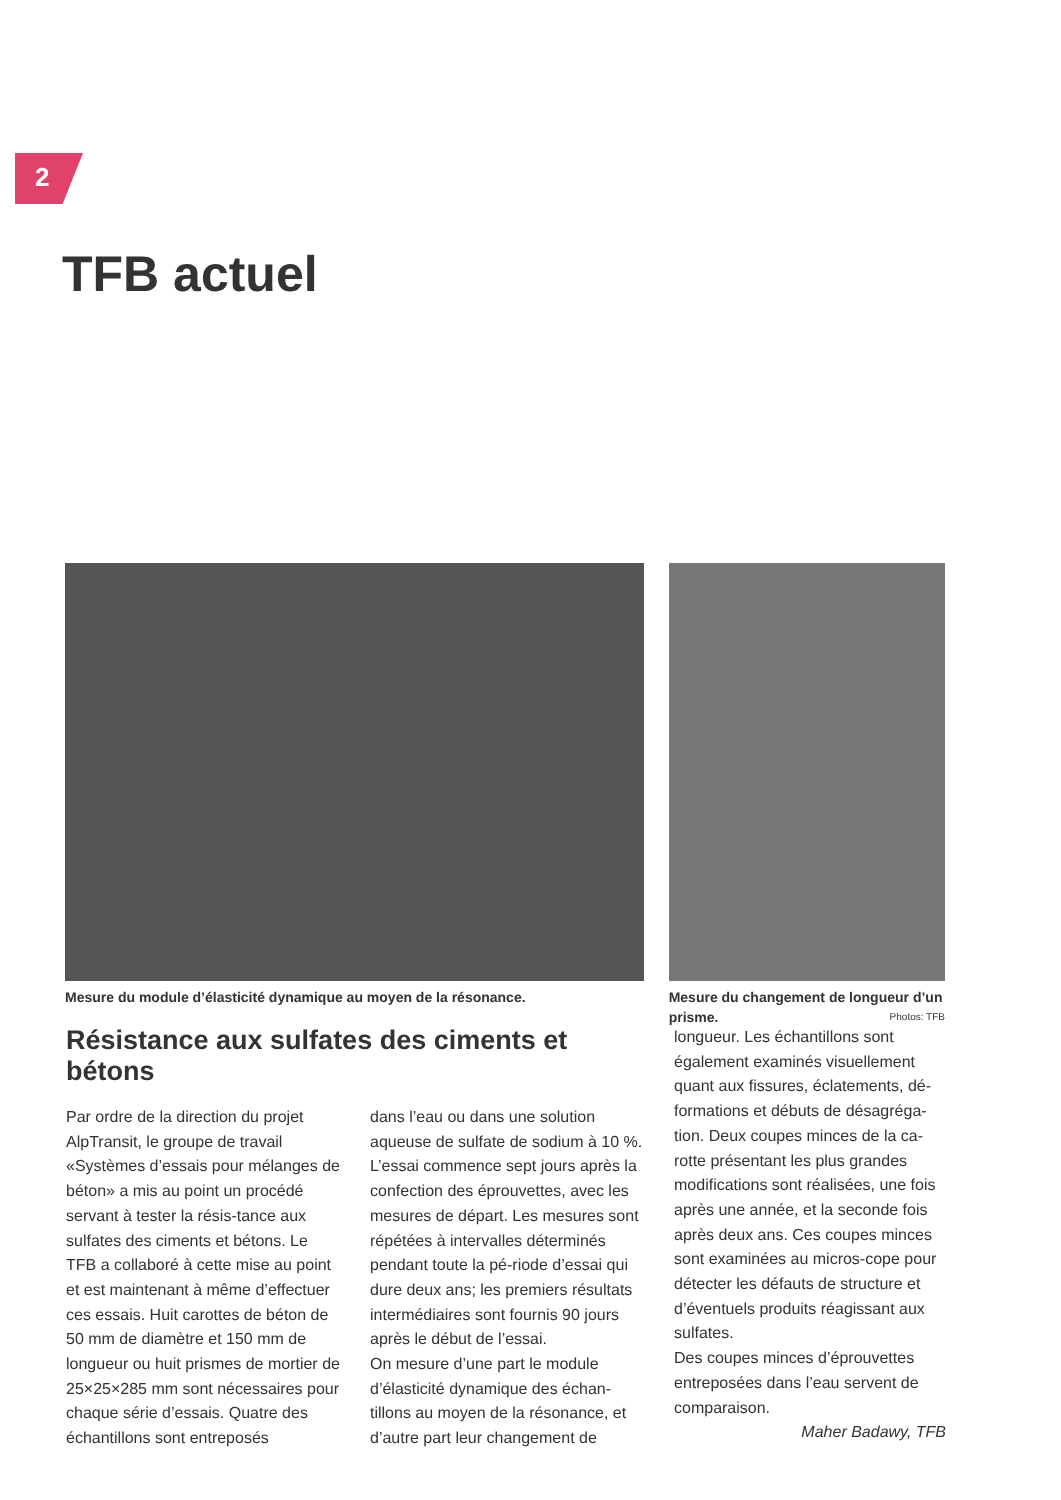2
TFB actuel
Mesure du module d’élasticité dynamique au moyen de la résonance.
Mesure du changement de longueur d’un prisme. Photos: TFB
Résistance aux sulfates des ciments et bétons
Par ordre de la direction du projet AlpTransit, le groupe de travail «Systèmes d’essais pour mélanges de béton» a mis au point un procédé servant à tester la résis-tance aux sulfates des ciments et bétons. Le TFB a collaboré à cette mise au point et est maintenant à même d’effectuer ces essais. Huit carottes de béton de 50 mm de diamètre et 150 mm de longueur ou huit prismes de mortier de 25×25×285 mm sont nécessaires pour chaque série d’essais. Quatre des échantillons sont entreposés
dans l’eau ou dans une solution aqueuse de sulfate de sodium à 10 %. L’essai commence sept jours après la confection des éprouvettes, avec les mesures de départ. Les mesures sont répétées à intervalles déterminés pendant toute la pé-riode d’essai qui dure deux ans; les premiers résultats intermédiaires sont fournis 90 jours après le début de l’essai.
On mesure d’une part le module d’élasticité dynamique des échan-tillons au moyen de la résonance, et d’autre part leur changement de
longueur. Les échantillons sont également examinés visuellement quant aux fissures, éclatements, dé-formations et débuts de désagréga-tion. Deux coupes minces de la ca-rotte présentant les plus grandes modifications sont réalisées, une fois après une année, et la seconde fois après deux ans. Ces coupes minces sont examinées au micros-cope pour détecter les défauts de structure et d’éventuels produits réagissant aux sulfates.
Des coupes minces d’éprouvettes entreposées dans l’eau servent de comparaison.
Maher Badawy, TFB